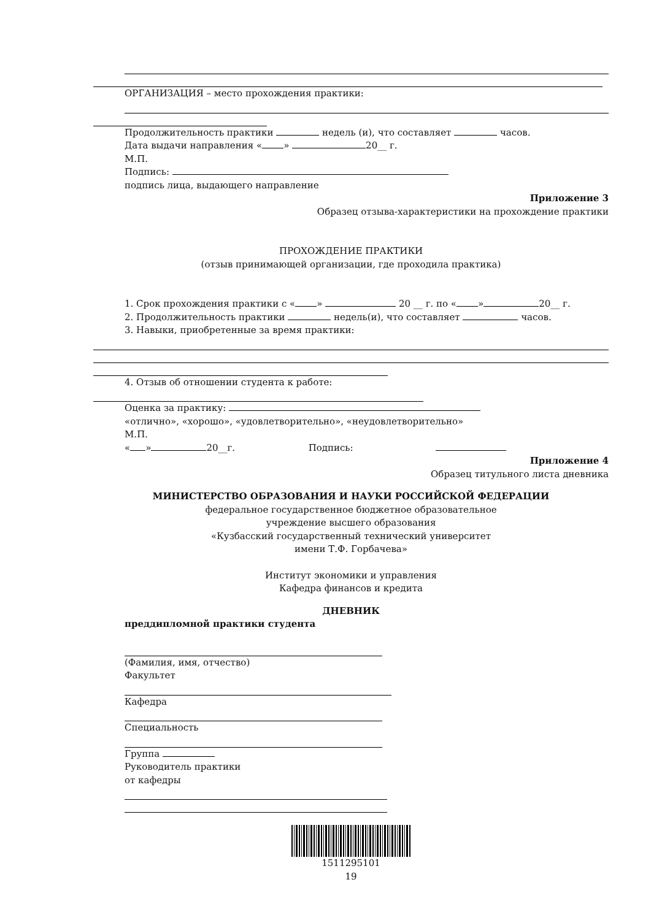ОРГАНИЗАЦИЯ – место прохождения практики:
Продолжительность практики недель (и), что составляет часов.
Дата выдачи направления « » 20__ г.
М.П.
Подпись:
подпись лица, выдающего направление
Приложение 3
Образец отзыва-характеристики на прохождение практики
ПРОХОЖДЕНИЕ ПРАКТИКИ
(отзыв принимающей организации, где проходила практика)
1. Срок прохождения практики с « » 20 __ г. по « » 20__ г.
2. Продолжительность практики недель(и), что составляет часов.
3. Навыки, приобретенные за время практики:
4. Отзыв об отношении студента к работе:
Оценка за практику:
«отлично», «хорошо», «удовлетворительно», «неудовлетворительно»
М.П.
« » 20__г. Подпись:
Приложение 4
Образец титульного листа дневника
МИНИСТЕРСТВО ОБРАЗОВАНИЯ И НАУКИ РОССИЙСКОЙ ФЕДЕРАЦИИ
федеральное государственное бюджетное образовательное
учреждение высшего образования
«Кузбасский государственный технический университет
имени Т.Ф. Горбачева»
Институт экономики и управления
Кафедра финансов и кредита
ДНЕВНИК
преддипломной практики студента
(Фамилия, имя, отчество)
Факультет
Кафедра
Специальность
Группа
Руководитель практики
от кафедры
1511295101
19